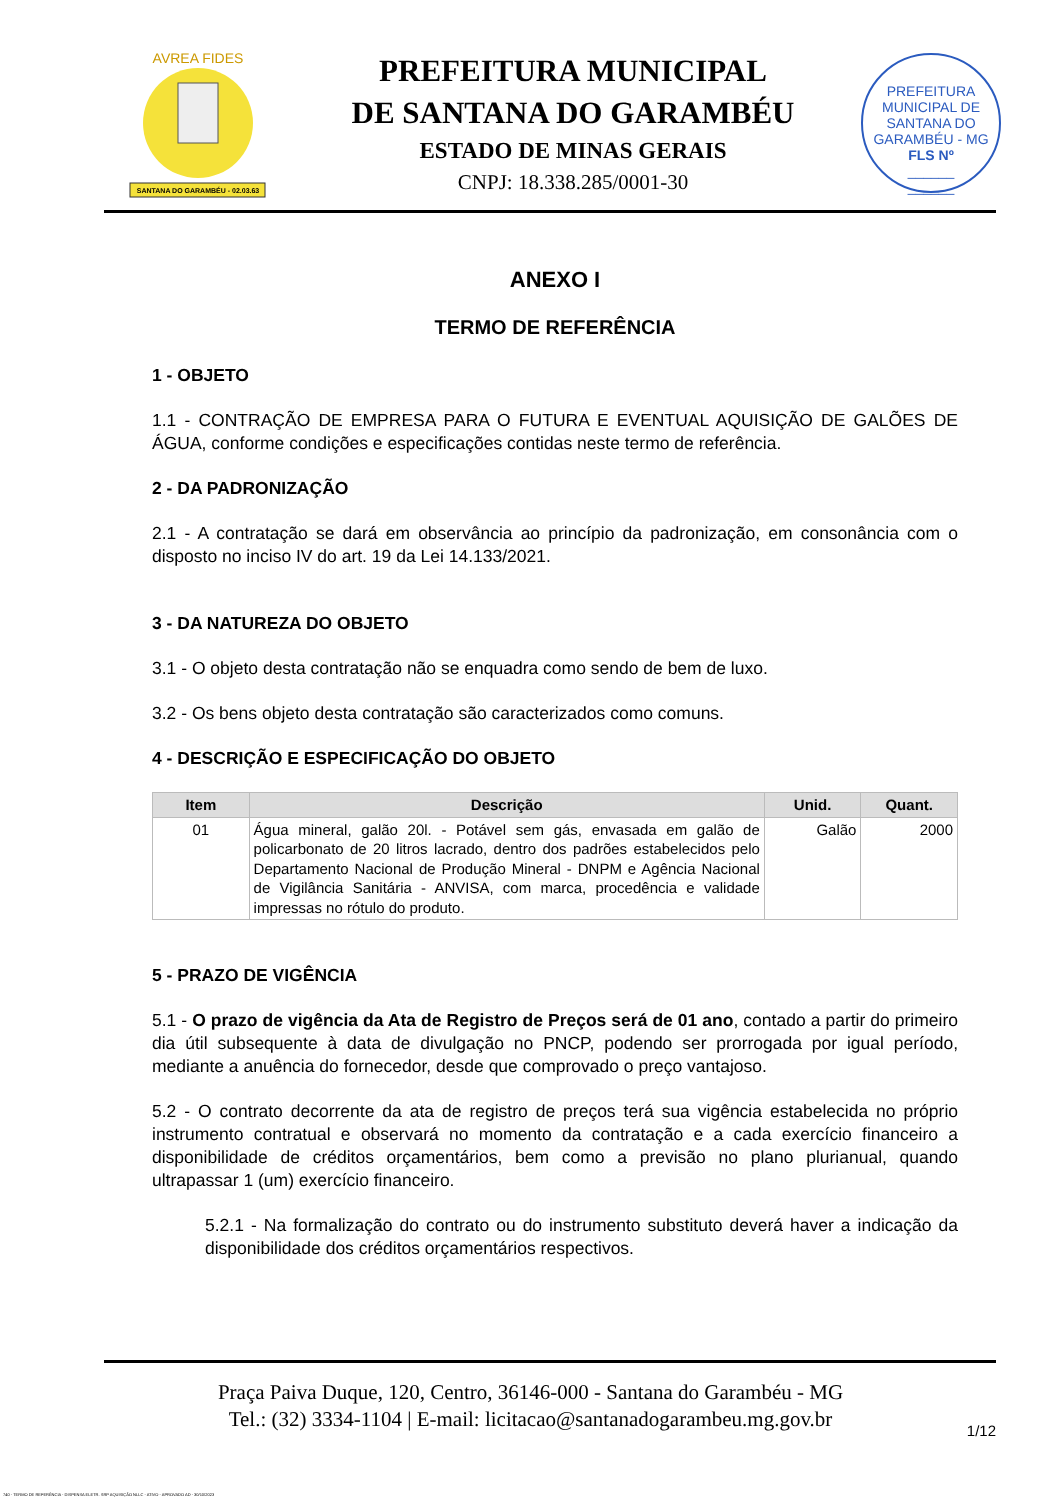SANTANA DO GARAMBÉU - 02.03.63
AVREA FIDES
PREFEITURA MUNICIPAL
DE SANTANA DO GARAMBÉU
ESTADO DE MINAS GERAIS
CNPJ: 18.338.285/0001-30
PREFEITURA MUNICIPAL DE SANTANA DO GARAMBÉU - MG
FLS Nº
______
______
ANEXO I
TERMO DE REFERÊNCIA
1 - OBJETO
1.1 - CONTRAÇÃO DE EMPRESA PARA O FUTURA E EVENTUAL AQUISIÇÃO DE GALÕES DE ÁGUA, conforme condições e especificações contidas neste termo de referência.
2 - DA PADRONIZAÇÃO
2.1 - A contratação se dará em observância ao princípio da padronização, em consonância com o disposto no inciso IV do art. 19 da Lei 14.133/2021.
3 - DA NATUREZA DO OBJETO
3.1 - O objeto desta contratação não se enquadra como sendo de bem de luxo.
3.2 - Os bens objeto desta contratação são caracterizados como comuns.
4 - DESCRIÇÃO E ESPECIFICAÇÃO DO OBJETO
| Item | Descrição | Unid. | Quant. |
| --- | --- | --- | --- |
| 01 | Água mineral, galão 20l. - Potável sem gás, envasada em galão de policarbonato de 20 litros lacrado, dentro dos padrões estabelecidos pelo Departamento Nacional de Produção Mineral - DNPM e Agência Nacional de Vigilância Sanitária - ANVISA, com marca, procedência e validade impressas no rótulo do produto. | Galão | 2000 |
5 - PRAZO DE VIGÊNCIA
5.1 - O prazo de vigência da Ata de Registro de Preços será de 01 ano, contado a partir do primeiro dia útil subsequente à data de divulgação no PNCP, podendo ser prorrogada por igual período, mediante a anuência do fornecedor, desde que comprovado o preço vantajoso.
5.2 - O contrato decorrente da ata de registro de preços terá sua vigência estabelecida no próprio instrumento contratual e observará no momento da contratação e a cada exercício financeiro a disponibilidade de créditos orçamentários, bem como a previsão no plano plurianual, quando ultrapassar 1 (um) exercício financeiro.
5.2.1 - Na formalização do contrato ou do instrumento substituto deverá haver a indicação da disponibilidade dos créditos orçamentários respectivos.
Praça Paiva Duque, 120, Centro, 36146-000 - Santana do Garambéu - MG
Tel.: (32) 3334-1104 | E-mail: licitacao@santanadogarambeu.mg.gov.br
1/12
740 - TERMO DE REFERÊNCIA - DISPENSA ELETR. SRP AQUISIÇÃO NLLC - ATIVO - APROVADO AD - 30/10/2023